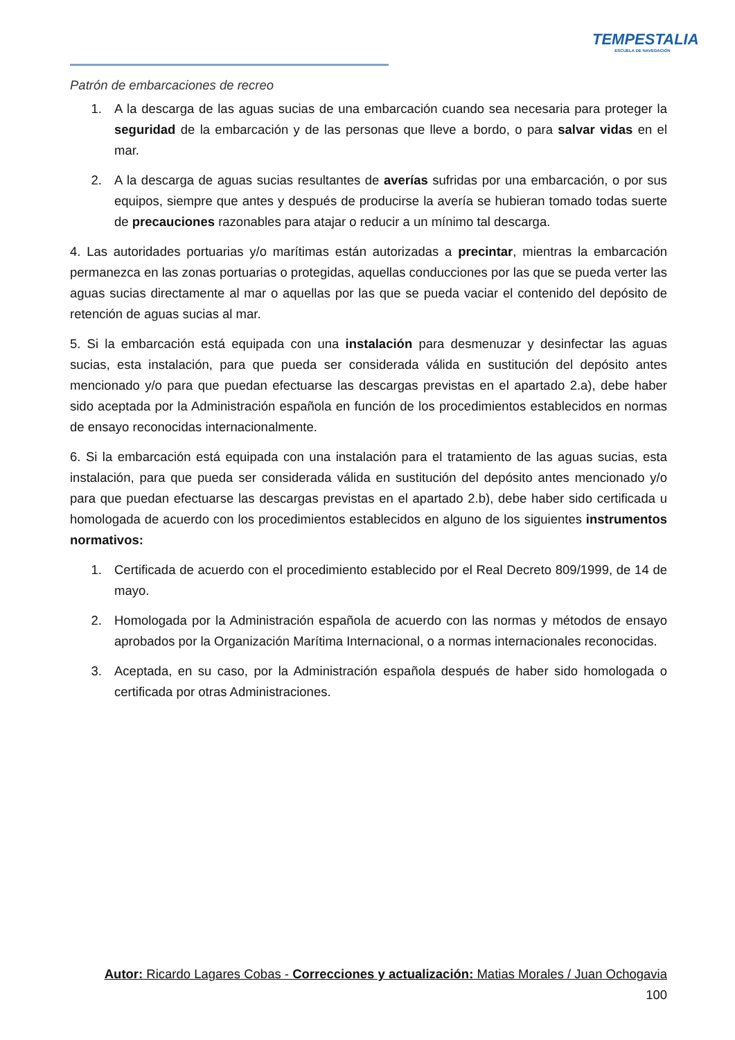TEMPESTALIA
ESCUELA DE NAVEGACIÓN
Patrón de embarcaciones de recreo
1. A la descarga de las aguas sucias de una embarcación cuando sea necesaria para proteger la seguridad de la embarcación y de las personas que lleve a bordo, o para salvar vidas en el mar.
2. A la descarga de aguas sucias resultantes de averías sufridas por una embarcación, o por sus equipos, siempre que antes y después de producirse la avería se hubieran tomado todas suerte de precauciones razonables para atajar o reducir a un mínimo tal descarga.
4. Las autoridades portuarias y/o marítimas están autorizadas a precintar, mientras la embarcación permanezca en las zonas portuarias o protegidas, aquellas conducciones por las que se pueda verter las aguas sucias directamente al mar o aquellas por las que se pueda vaciar el contenido del depósito de retención de aguas sucias al mar.
5. Si la embarcación está equipada con una instalación para desmenuzar y desinfectar las aguas sucias, esta instalación, para que pueda ser considerada válida en sustitución del depósito antes mencionado y/o para que puedan efectuarse las descargas previstas en el apartado 2.a), debe haber sido aceptada por la Administración española en función de los procedimientos establecidos en normas de ensayo reconocidas internacionalmente.
6. Si la embarcación está equipada con una instalación para el tratamiento de las aguas sucias, esta instalación, para que pueda ser considerada válida en sustitución del depósito antes mencionado y/o para que puedan efectuarse las descargas previstas en el apartado 2.b), debe haber sido certificada u homologada de acuerdo con los procedimientos establecidos en alguno de los siguientes instrumentos normativos:
1. Certificada de acuerdo con el procedimiento establecido por el Real Decreto 809/1999, de 14 de mayo.
2. Homologada por la Administración española de acuerdo con las normas y métodos de ensayo aprobados por la Organización Marítima Internacional, o a normas internacionales reconocidas.
3. Aceptada, en su caso, por la Administración española después de haber sido homologada o certificada por otras Administraciones.
Autor: Ricardo Lagares Cobas - Correcciones y actualización: Matias Morales / Juan Ochogavia
100